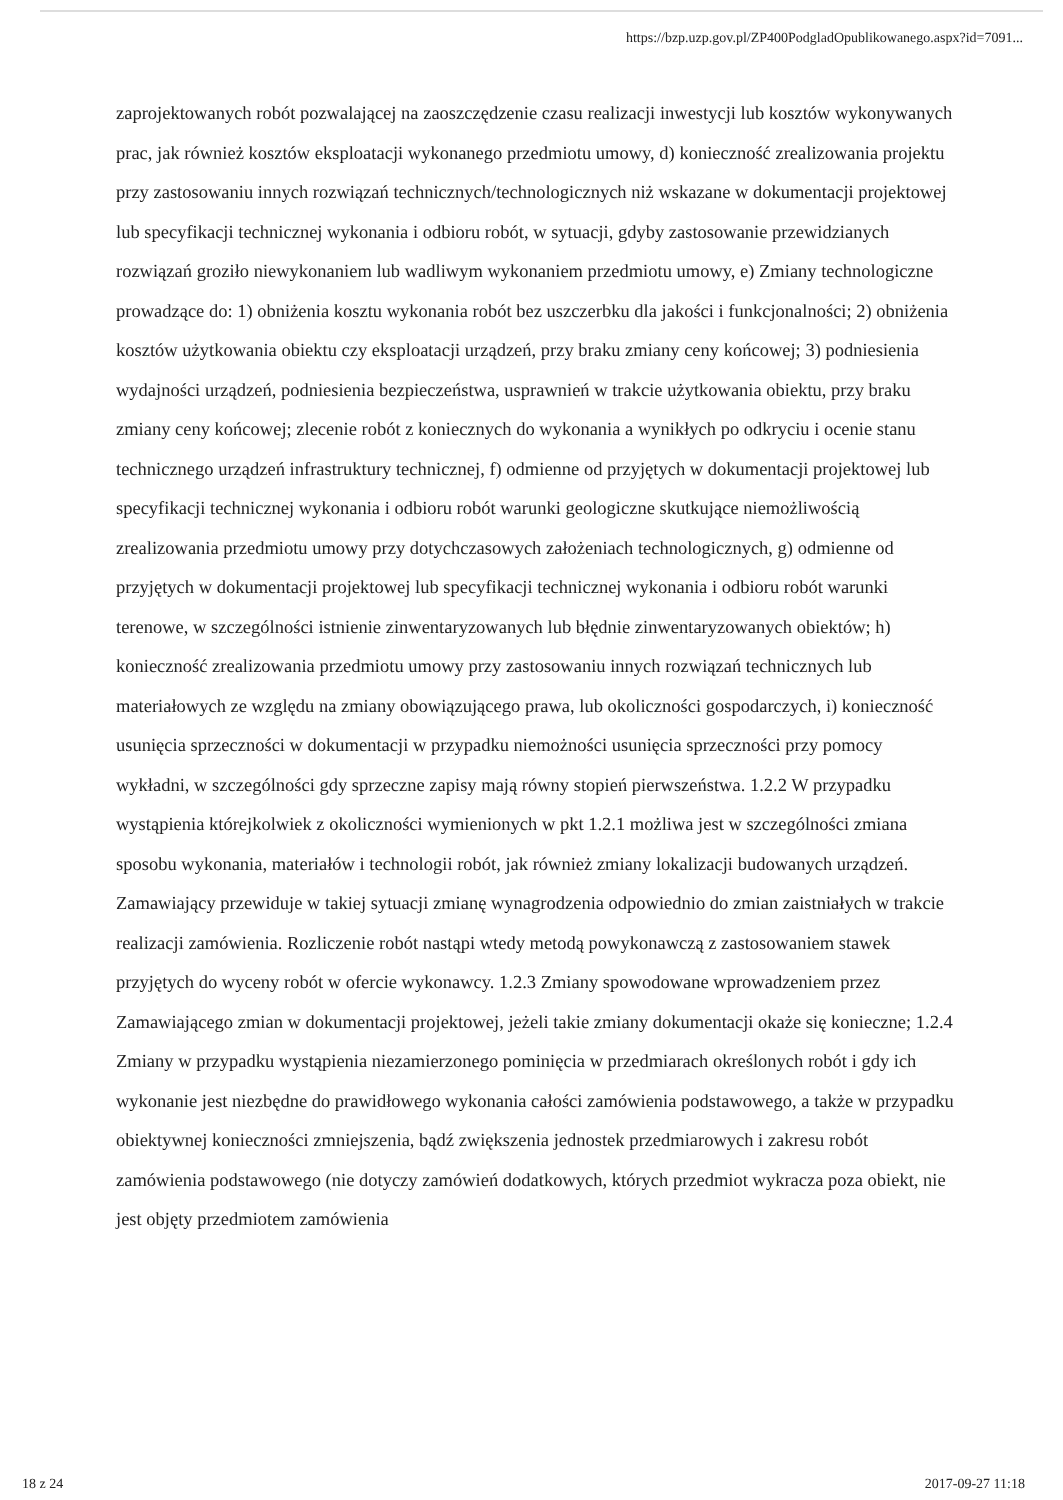https://bzp.uzp.gov.pl/ZP400PodgladOpublikowanego.aspx?id=7091...
zaprojektowanych robót pozwalającej na zaoszczędzenie czasu realizacji inwestycji lub kosztów wykonywanych prac, jak również kosztów eksploatacji wykonanego przedmiotu umowy, d) konieczność zrealizowania projektu przy zastosowaniu innych rozwiązań technicznych/technologicznych niż wskazane w dokumentacji projektowej lub specyfikacji technicznej wykonania i odbioru robót, w sytuacji, gdyby zastosowanie przewidzianych rozwiązań groziło niewykonaniem lub wadliwym wykonaniem przedmiotu umowy, e) Zmiany technologiczne prowadzące do: 1) obniżenia kosztu wykonania robót bez uszczerbku dla jakości i funkcjonalności; 2) obniżenia kosztów użytkowania obiektu czy eksploatacji urządzeń, przy braku zmiany ceny końcowej; 3) podniesienia wydajności urządzeń, podniesienia bezpieczeństwa, usprawnień w trakcie użytkowania obiektu, przy braku zmiany ceny końcowej; zlecenie robót z koniecznych do wykonania a wynikłych po odkryciu i ocenie stanu technicznego urządzeń infrastruktury technicznej, f) odmienne od przyjętych w dokumentacji projektowej lub specyfikacji technicznej wykonania i odbioru robót warunki geologiczne skutkujące niemożliwością zrealizowania przedmiotu umowy przy dotychczasowych założeniach technologicznych, g) odmienne od przyjętych w dokumentacji projektowej lub specyfikacji technicznej wykonania i odbioru robót warunki terenowe, w szczególności istnienie zinwentaryzowanych lub błędnie zinwentaryzowanych obiektów; h) konieczność zrealizowania przedmiotu umowy przy zastosowaniu innych rozwiązań technicznych lub materiałowych ze względu na zmiany obowiązującego prawa, lub okoliczności gospodarczych, i) konieczność usunięcia sprzeczności w dokumentacji w przypadku niemożności usunięcia sprzeczności przy pomocy wykładni, w szczególności gdy sprzeczne zapisy mają równy stopień pierwszeństwa. 1.2.2 W przypadku wystąpienia którejkolwiek z okoliczności wymienionych w pkt 1.2.1 możliwa jest w szczególności zmiana sposobu wykonania, materiałów i technologii robót, jak również zmiany lokalizacji budowanych urządzeń. Zamawiający przewiduje w takiej sytuacji zmianę wynagrodzenia odpowiednio do zmian zaistniałych w trakcie realizacji zamówienia. Rozliczenie robót nastąpi wtedy metodą powykonawczą z zastosowaniem stawek przyjętych do wyceny robót w ofercie wykonawcy. 1.2.3 Zmiany spowodowane wprowadzeniem przez Zamawiającego zmian w dokumentacji projektowej, jeżeli takie zmiany dokumentacji okaże się konieczne; 1.2.4 Zmiany w przypadku wystąpienia niezamierzonego pominięcia w przedmiarach określonych robót i gdy ich wykonanie jest niezbędne do prawidłowego wykonania całości zamówienia podstawowego, a także w przypadku obiektywnej konieczności zmniejszenia, bądź zwiększenia jednostek przedmiarowych i zakresu robót zamówienia podstawowego (nie dotyczy zamówień dodatkowych, których przedmiot wykracza poza obiekt, nie jest objęty przedmiotem zamówienia
18 z 24 2017-09-27 11:18